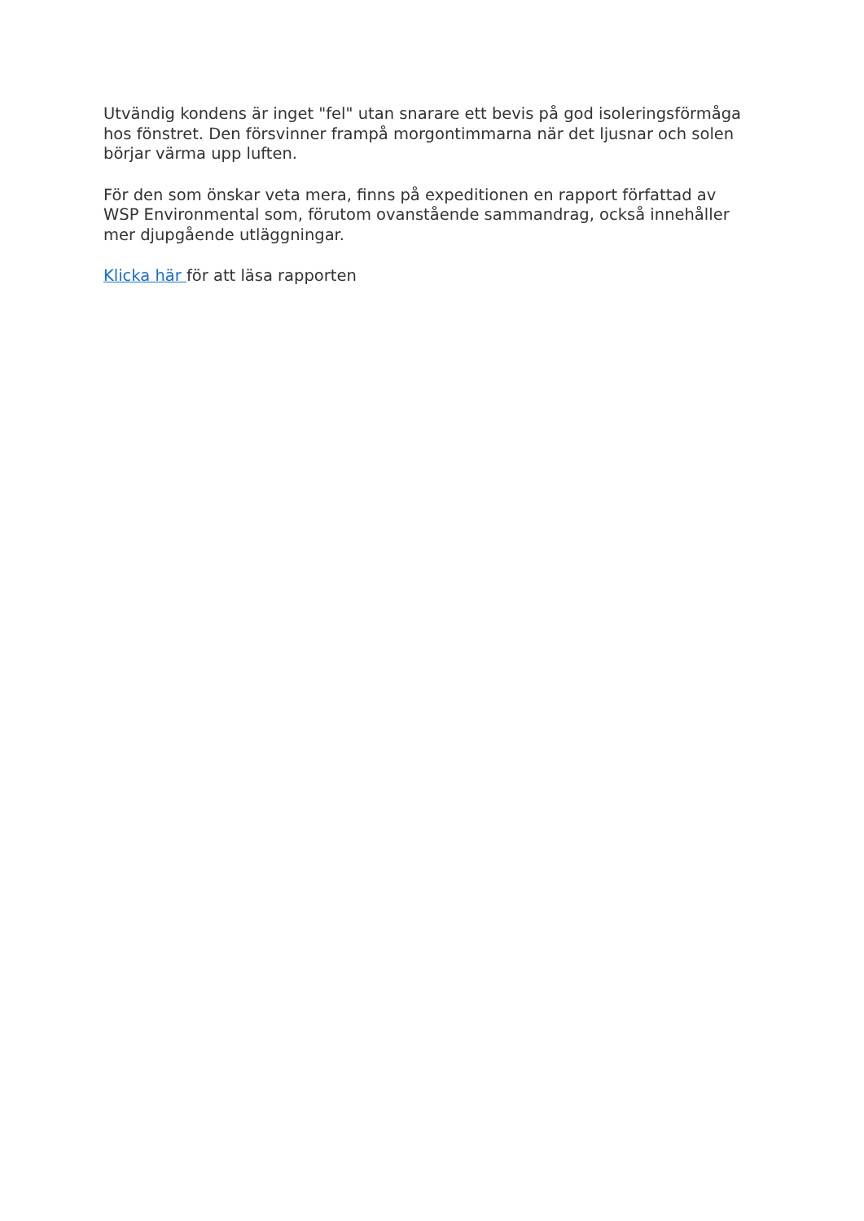Utvändig kondens är inget "fel" utan snarare ett bevis på god isoleringsförmåga hos fönstret. Den försvinner frampå morgontimmarna när det ljusnar och solen börjar värma upp luften.
För den som önskar veta mera, finns på expeditionen en rapport författad av WSP Environmental som, förutom ovanstående sammandrag, också innehåller mer djupgående utläggningar.
Klicka här för att läsa rapporten